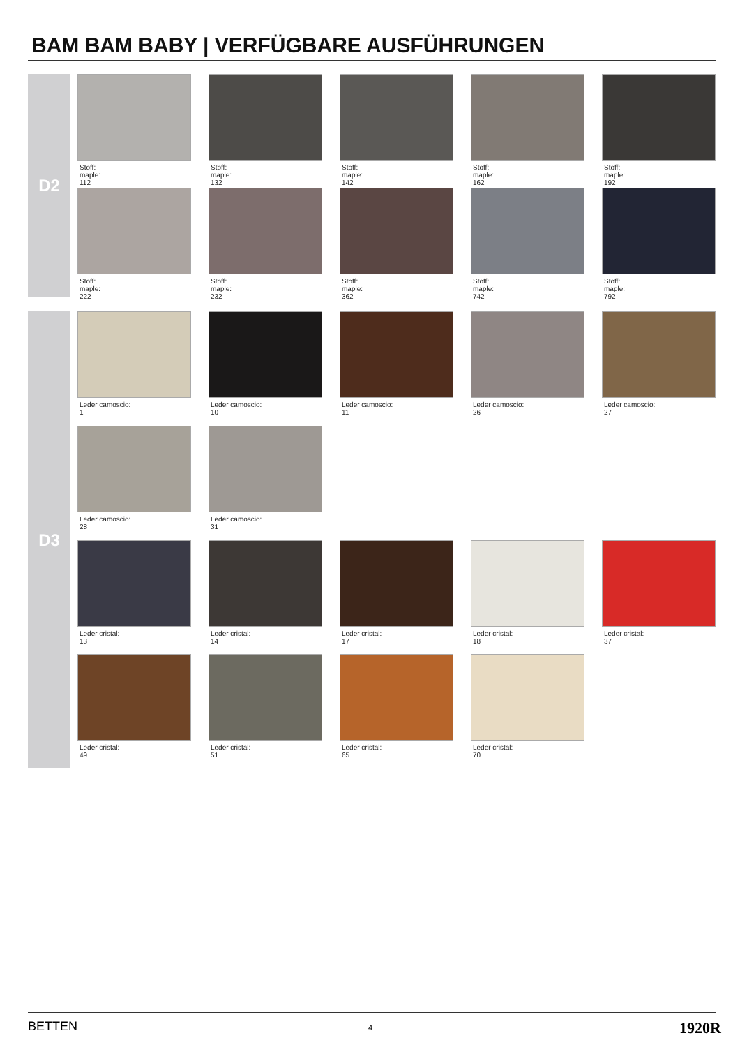BAM BAM BABY | VERFÜGBARE AUSFÜHRUNGEN
D2
Stoff:
maple:
112
Stoff:
maple:
132
Stoff:
maple:
142
Stoff:
maple:
162
Stoff:
maple:
192
Stoff:
maple:
222
Stoff:
maple:
232
Stoff:
maple:
362
Stoff:
maple:
742
Stoff:
maple:
792
D3
Leder camoscio:
1
Leder camoscio:
10
Leder camoscio:
11
Leder camoscio:
26
Leder camoscio:
27
Leder camoscio:
28
Leder camoscio:
31
Leder cristal:
13
Leder cristal:
14
Leder cristal:
17
Leder cristal:
18
Leder cristal:
37
Leder cristal:
49
Leder cristal:
51
Leder cristal:
65
Leder cristal:
70
BETTEN 4 1920R